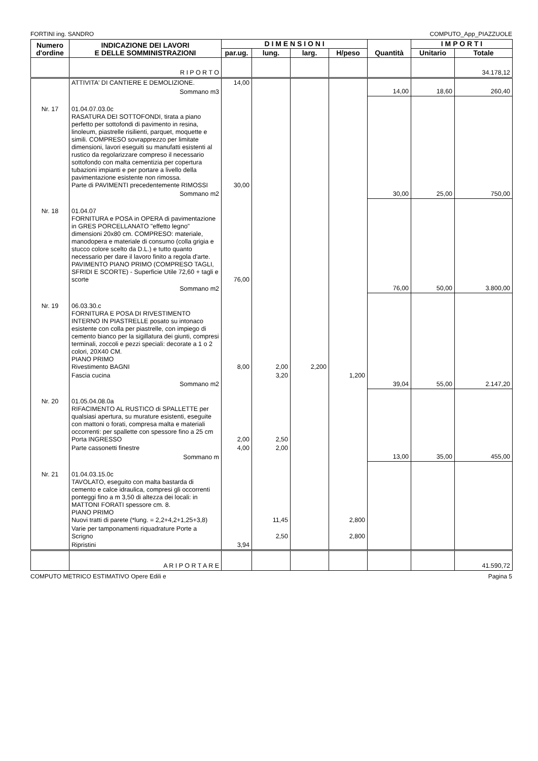FORTINI ing. SANDRO COMPUTO_App_PIAZZUOLE
| Numero d'ordine | INDICAZIONE DEI LAVORI E DELLE SOMMINISTRAZIONI | D I M E N S I O N I | | | | Quantità | I M P O R T I | |
| --- | --- | --- | --- | --- | --- | --- | --- | --- |
| | | par.ug. | lung. | larg. | H/peso | | Unitario | Totale |
| | R I P O R T O | | | | | | | 34.178,12 |
| | ATTIVITA' DI CANTIERE E DEMOLIZIONE. | 14,00 | | | | | | |
| | Sommano m3 | | | | | 14,00 | 18,60 | 260,40 |
| Nr. 17 | 01.04.07.03.0c RASATURA DEI SOTTOFONDI, tirata a piano perfetto per sottofondi di pavimento in resina, linoleum, piastrelle risilienti, parquet, moquette e simili. COMPRESO sovrapprezzo per limitate dimensioni, lavori eseguiti su manufatti esistenti al rustico da regolarizzare compreso il necessario sottofondo con malta cementizia per copertura tubazioni impianti e per portare a livello della pavimentazione esistente non rimossa. Parte di PAVIMENTI precedentemente RIMOSSI | 30,00 | | | | | | |
| | Sommano m2 | | | | | 30,00 | 25,00 | 750,00 |
| Nr. 18 | 01.04.07 FORNITURA e POSA in OPERA di pavimentazione in GRES PORCELLANATO "effetto legno" dimensioni 20x80 cm. COMPRESO: materiale, manodopera e materiale di consumo (colla grigia e stucco colore scelto da D.L.) e tutto quanto necessario per dare il lavoro finito a regola d'arte. PAVIMENTO PIANO PRIMO (COMPRESO TAGLI, SFRIDI E SCORTE) - Superficie Utile 72,60 + tagli e scorte | 76,00 | | | | | | |
| | Sommano m2 | | | | | 76,00 | 50,00 | 3.800,00 |
| Nr. 19 | 06.03.30.c FORNITURA E POSA DI RIVESTIMENTO INTERNO IN PIASTRELLE posato su intonaco esistente con colla per piastrelle, con impiego di cemento bianco per la sigillatura dei giunti, compresi terminali, zoccoli e pezzi speciali: decorate a 1 o 2 colori, 20X40 CM. PIANO PRIMO Rivestimento BAGNI | 8,00 | 2,00 | 2,200 | | | | |
| | Fascia cucina | | 3,20 | | 1,200 | | | |
| | Sommano m2 | | | | | 39,04 | 55,00 | 2.147,20 |
| Nr. 20 | 01.05.04.08.0a RIFACIMENTO AL RUSTICO di SPALLETTE per qualsiasi apertura, su murature esistenti, eseguite con mattoni o forati, compresa malta e materiali occorrenti: per spallette con spessore fino a 25 cm Porta INGRESSO | 2,00 | 2,50 | | | | | |
| | Parte cassonetti finestre | 4,00 | 2,00 | | | | | |
| | Sommano m | | | | | 13,00 | 35,00 | 455,00 |
| Nr. 21 | 01.04.03.15.0c TAVOLATO, eseguito con malta bastarda di cemento e calce idraulica, compresi gli occorrenti ponteggi fino a m 3,50 di altezza dei locali: in MATTONI FORATI spessore cm. 8. PIANO PRIMO Nuovi tratti di parete (*lung. = 2,2+4,2+1,25+3,8) | | 11,45 | | 2,800 | | | |
| | Varie per tamponamenti riquadrature Porte a Scrigno | | 2,50 | | 2,800 | | | |
| | Ripristini | 3,94 | | | | | | |
| | A R I P O R T A R E | | | | | | | 41.590,72 |
COMPUTO METRICO ESTIMATIVO Opere Edili e Pagina 5